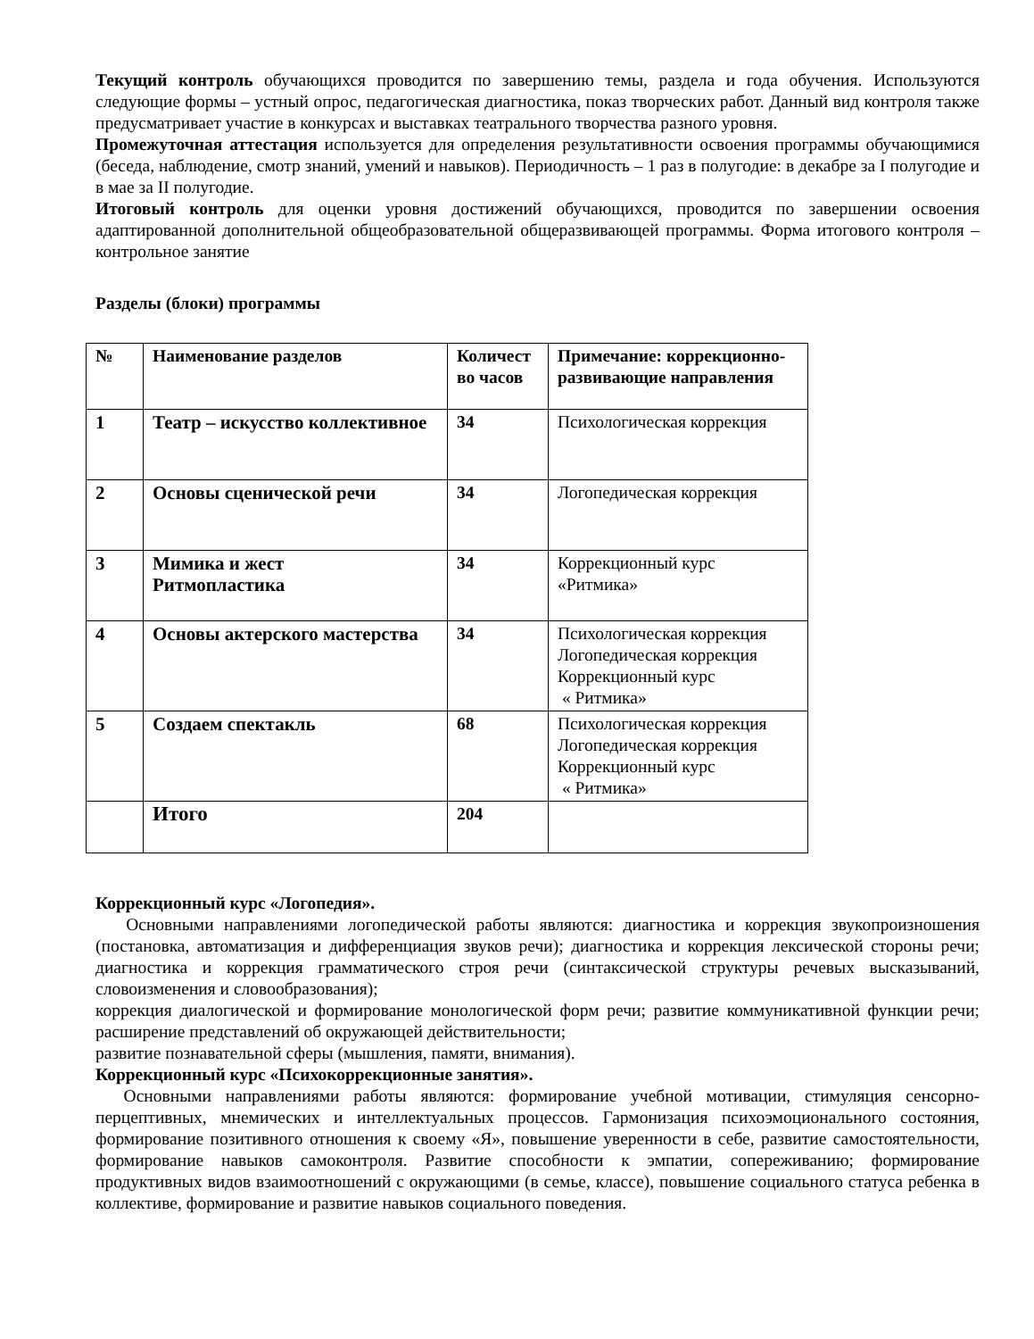Текущий контроль обучающихся проводится по завершению темы, раздела и года обучения. Используются следующие формы – устный опрос, педагогическая диагностика, показ творческих работ. Данный вид контроля также предусматривает участие в конкурсах и выставках театрального творчества разного уровня.
Промежуточная аттестация используется для определения результативности освоения программы обучающимися (беседа, наблюдение, смотр знаний, умений и навыков). Периодичность – 1 раз в полугодие: в декабре за I полугодие и в мае за II полугодие.
Итоговый контроль для оценки уровня достижений обучающихся, проводится по завершении освоения адаптированной дополнительной общеобразовательной общеразвивающей программы. Форма итогового контроля – контрольное занятие
Разделы (блоки) программы
| № | Наименование разделов | Количест во часов | Примечание: коррекционно-развивающие направления |
| 1 | Театр – искусство коллективное | 34 | Психологическая коррекция |
| 2 | Основы сценической речи | 34 | Логопедическая коррекция |
| 3 | Мимика и жест Ритмопластика | 34 | Коррекционный курс «Ритмика» |
| 4 | Основы актерского мастерства | 34 | Психологическая коррекция Логопедическая коррекция Коррекционный курс « Ритмика» |
| 5 | Создаем спектакль | 68 | Психологическая коррекция Логопедическая коррекция Коррекционный курс « Ритмика» |
| | Итого | 204 | |
Коррекционный курс «Логопедия».
Основными направлениями логопедической работы являются: диагностика и коррекция звукопроизношения (постановка, автоматизация и дифференциация звуков речи); диагностика и коррекция лексической стороны речи; диагностика и коррекция грамматического строя речи (синтаксической структуры речевых высказываний, словоизменения и словообразования);
коррекция диалогической и формирование монологической форм речи; развитие коммуникативной функции речи; расширение представлений об окружающей действительности;
развитие познавательной сферы (мышления, памяти, внимания).
Коррекционный курс «Психокоррекционные занятия».
Основными направлениями работы являются: формирование учебной мотивации, стимуляция сенсорно-перцептивных, мнемических и интеллектуальных процессов. Гармонизация психоэмоционального состояния, формирование позитивного отношения к своему «Я», повышение уверенности в себе, развитие самостоятельности, формирование навыков самоконтроля. Развитие способности к эмпатии, сопереживанию; формирование продуктивных видов взаимоотношений с окружающими (в семье, классе), повышение социального статуса ребенка в коллективе, формирование и развитие навыков социального поведения.